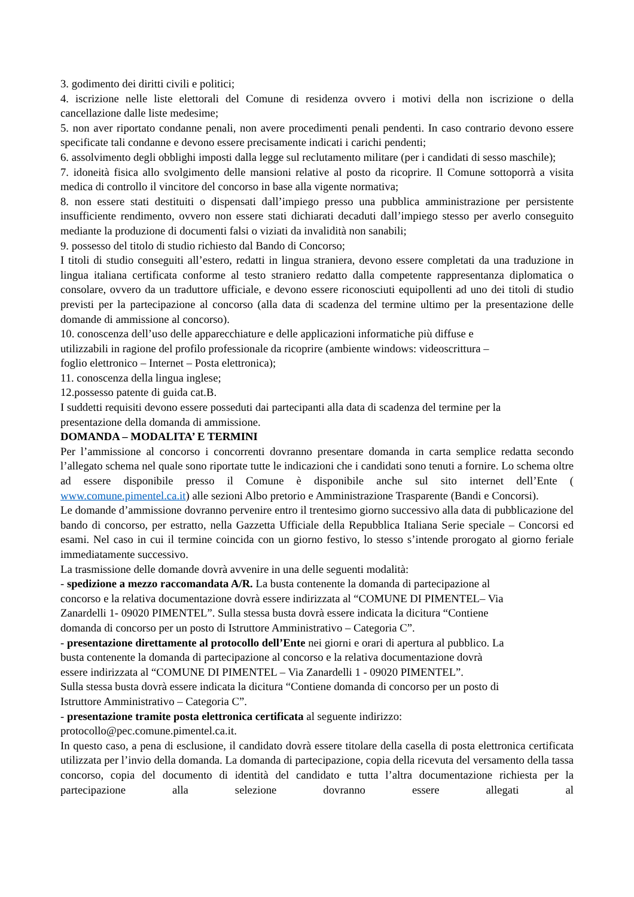3. godimento dei diritti civili e politici;
4. iscrizione nelle liste elettorali del Comune di residenza ovvero i motivi della non iscrizione o della cancellazione dalle liste medesime;
5. non aver riportato condanne penali, non avere procedimenti penali pendenti. In caso contrario devono essere specificate tali condanne e devono essere precisamente indicati i carichi pendenti;
6. assolvimento degli obblighi imposti dalla legge sul reclutamento militare (per i candidati di sesso maschile);
7. idoneità fisica allo svolgimento delle mansioni relative al posto da ricoprire. Il Comune sottoporrà a visita medica di controllo il vincitore del concorso in base alla vigente normativa;
8. non essere stati destituiti o dispensati dall’impiego presso una pubblica amministrazione per persistente insufficiente rendimento, ovvero non essere stati dichiarati decaduti dall’impiego stesso per averlo conseguito mediante la produzione di documenti falsi o viziati da invalidità non sanabili;
9. possesso del titolo di studio richiesto dal Bando di Concorso;
I titoli di studio conseguiti all’estero, redatti in lingua straniera, devono essere completati da una traduzione in lingua italiana certificata conforme al testo straniero redatto dalla competente rappresentanza diplomatica o consolare, ovvero da un traduttore ufficiale, e devono essere riconosciuti equipollenti ad uno dei titoli di studio previsti per la partecipazione al concorso (alla data di scadenza del termine ultimo per la presentazione delle domande di ammissione al concorso).
10. conoscenza dell’uso delle apparecchiature e delle applicazioni informatiche più diffuse e
utilizzabili in ragione del profilo professionale da ricoprire (ambiente windows: videoscrittura –
foglio elettronico – Internet – Posta elettronica);
11. conoscenza della lingua inglese;
12.possesso patente di guida cat.B.
I suddetti requisiti devono essere posseduti dai partecipanti alla data di scadenza del termine per la
presentazione della domanda di ammissione.
DOMANDA – MODALITA’ E TERMINI
Per l’ammissione al concorso i concorrenti dovranno presentare domanda in carta semplice redatta secondo l’allegato schema nel quale sono riportate tutte le indicazioni che i candidati sono tenuti a fornire. Lo schema oltre ad essere disponibile presso il Comune è disponibile anche sul sito internet dell’Ente ( www.comune.pimentel.ca.it) alle sezioni Albo pretorio e Amministrazione Trasparente (Bandi e Concorsi).
Le domande d’ammissione dovranno pervenire entro il trentesimo giorno successivo alla data di pubblicazione del bando di concorso, per estratto, nella Gazzetta Ufficiale della Repubblica Italiana Serie speciale – Concorsi ed esami. Nel caso in cui il termine coincida con un giorno festivo, lo stesso s’intende prorogato al giorno feriale immediatamente successivo.
La trasmissione delle domande dovrà avvenire in una delle seguenti modalità:
- spedizione a mezzo raccomandata A/R. La busta contenente la domanda di partecipazione al
concorso e la relativa documentazione dovrà essere indirizzata al “COMUNE DI PIMENTEL– Via
Zanardelli 1- 09020 PIMENTEL”. Sulla stessa busta dovrà essere indicata la dicitura “Contiene
domanda di concorso per un posto di Istruttore Amministrativo – Categoria C”.
- presentazione direttamente al protocollo dell’Ente nei giorni e orari di apertura al pubblico. La
busta contenente la domanda di partecipazione al concorso e la relativa documentazione dovrà
essere indirizzata al “COMUNE DI PIMENTEL – Via Zanardelli 1 - 09020 PIMENTEL”.
Sulla stessa busta dovrà essere indicata la dicitura “Contiene domanda di concorso per un posto di
Istruttore Amministrativo – Categoria C”.
- presentazione tramite posta elettronica certificata al seguente indirizzo:
protocollo@pec.comune.pimentel.ca.it.
In questo caso, a pena di esclusione, il candidato dovrà essere titolare della casella di posta elettronica certificata utilizzata per l’invio della domanda. La domanda di partecipazione, copia della ricevuta del versamento della tassa concorso, copia del documento di identità del candidato e tutta l’altra documentazione richiesta per la partecipazione alla selezione dovranno essere allegati al